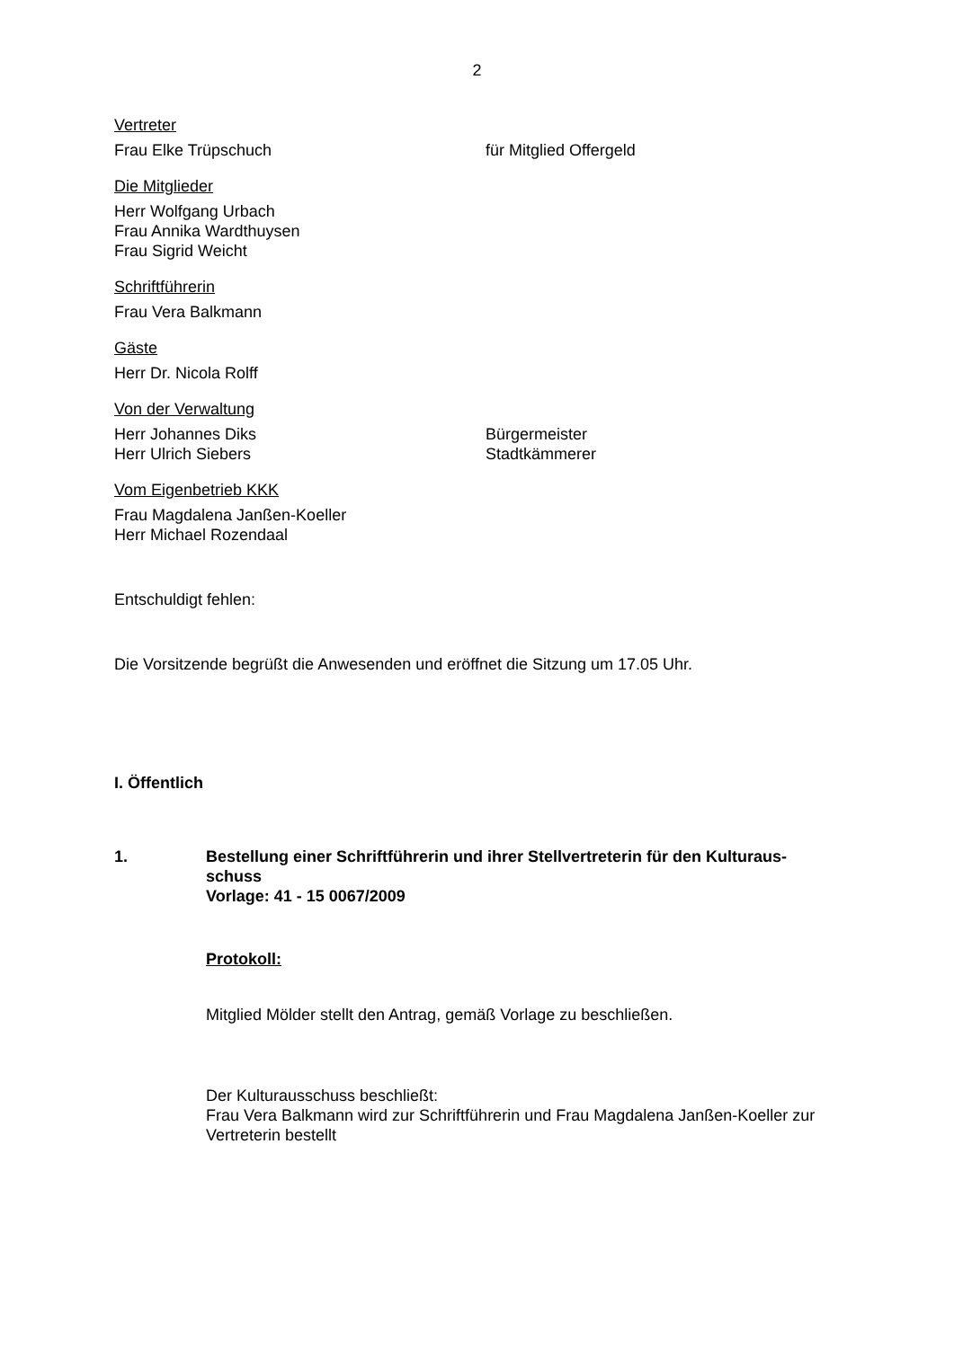2
Vertreter
Frau Elke Trüpschuch für Mitglied Offergeld
Die Mitglieder
Herr Wolfgang Urbach
Frau Annika Wardthuysen
Frau Sigrid Weicht
Schriftführerin
Frau Vera Balkmann
Gäste
Herr Dr. Nicola Rolff
Von der Verwaltung
Herr Johannes Diks Bürgermeister
Herr Ulrich Siebers Stadtkämmerer
Vom Eigenbetrieb KKK
Frau Magdalena Janßen-Koeller
Herr Michael Rozendaal
Entschuldigt fehlen:
Die Vorsitzende begrüßt die Anwesenden und eröffnet die Sitzung um 17.05 Uhr.
I. Öffentlich
1. Bestellung einer Schriftführerin und ihrer Stellvertreterin für den Kulturaus-
schuss
Vorlage: 41 - 15 0067/2009
Protokoll:
Mitglied Mölder stellt den Antrag, gemäß Vorlage zu beschließen.
Der Kulturausschuss beschließt:
Frau Vera Balkmann wird zur Schriftführerin und Frau Magdalena Janßen-Koeller zur Vertreterin bestellt